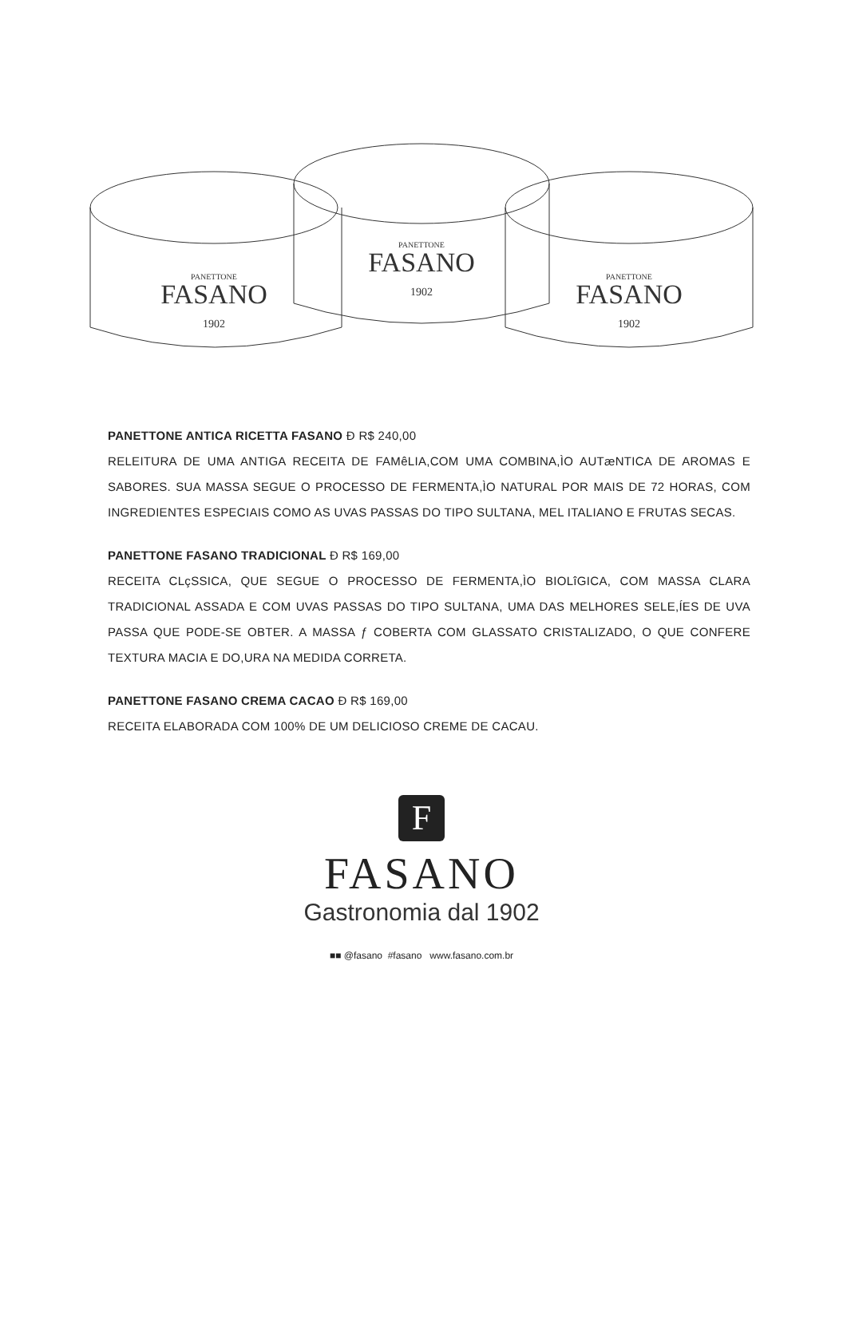PANETTONE
FASANO
1902
PANETTONE
FASANO
1902
PANETTONE
FASANO
1902
PANETTONE ANTICA RICETTA FASANO Ð R$ 240,00
RELEITURA DE UMA ANTIGA RECEITA DE FAMêLIA,COM UMA COMBINA,ÌO AUTæNTICA DE AROMAS E SABORES. SUA MASSA SEGUE O PROCESSO DE FERMENTA,ÌO NATURAL POR MAIS DE 72 HORAS, COM INGREDIENTES ESPECIAIS COMO AS UVAS PASSAS DO TIPO SULTANA, MEL ITALIANO E FRUTAS SECAS.
PANETTONE FASANO TRADICIONAL Ð R$ 169,00
RECEITA CLçSSICA, QUE SEGUE O PROCESSO DE FERMENTA,ÌO BIOLîGICA, COM MASSA CLARA TRADICIONAL ASSADA E COM UVAS PASSAS DO TIPO SULTANA, UMA DAS MELHORES SELE,ÍES DE UVA PASSA QUE PODE-SE OBTER. A MASSA ƒ COBERTA COM GLASSATO CRISTALIZADO, O QUE CONFERE TEXTURA MACIA E DO,URA NA MEDIDA CORRETA.
PANETTONE FASANO CREMA CACAO Ð R$ 169,00
RECEITA ELABORADA COM 100% DE UM DELICIOSO CREME DE CACAU.
F
FASANO
Gastronomia dal 1902
■■ @fasano #fasano www.fasano.com.br